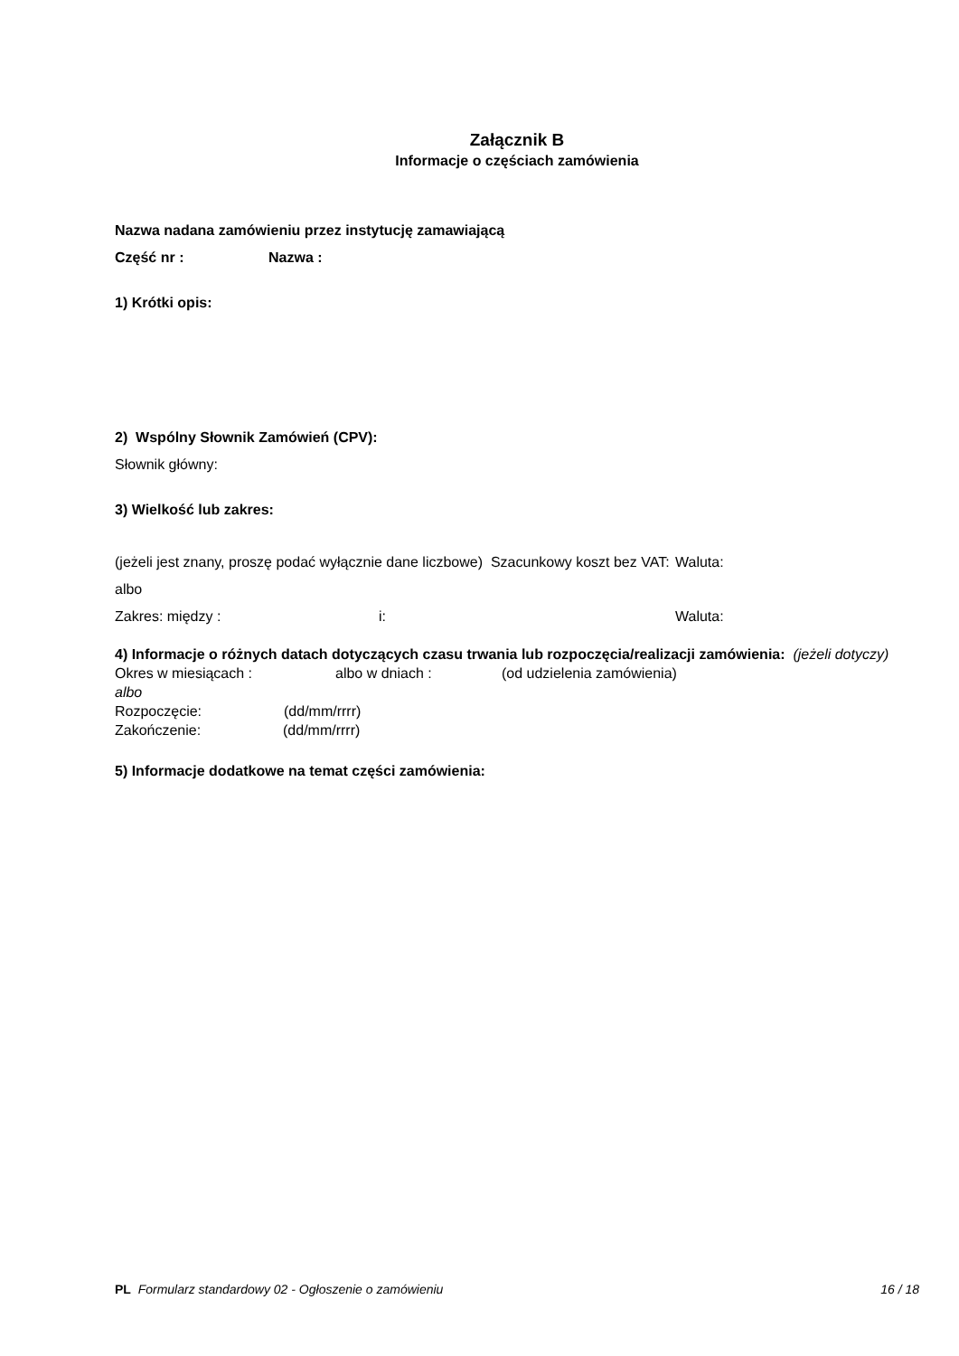Załącznik B
Informacje o częściach zamówienia
Nazwa nadana zamówieniu przez instytucję zamawiającą
Część nr : Nazwa :
1) Krótki opis:
2) Wspólny Słownik Zamówień (CPV):
Słownik główny:
3) Wielkość lub zakres:
(jeżeli jest znany, proszę podać wyłącznie dane liczbowe) Szacunkowy koszt bez VAT: Waluta:
albo
Zakres: między : i: Waluta:
4) Informacje o różnych datach dotyczących czasu trwania lub rozpoczęcia/realizacji zamówienia: (jeżeli dotyczy)
Okres w miesiącach : albo w dniach : (od udzielenia zamówienia)
albo
Rozpoczęcie: (dd/mm/rrrr)
Zakończenie: (dd/mm/rrrr)
5) Informacje dodatkowe na temat części zamówienia:
PL Formularz standardowy 02 - Ogłoszenie o zamówieniu 16 / 18